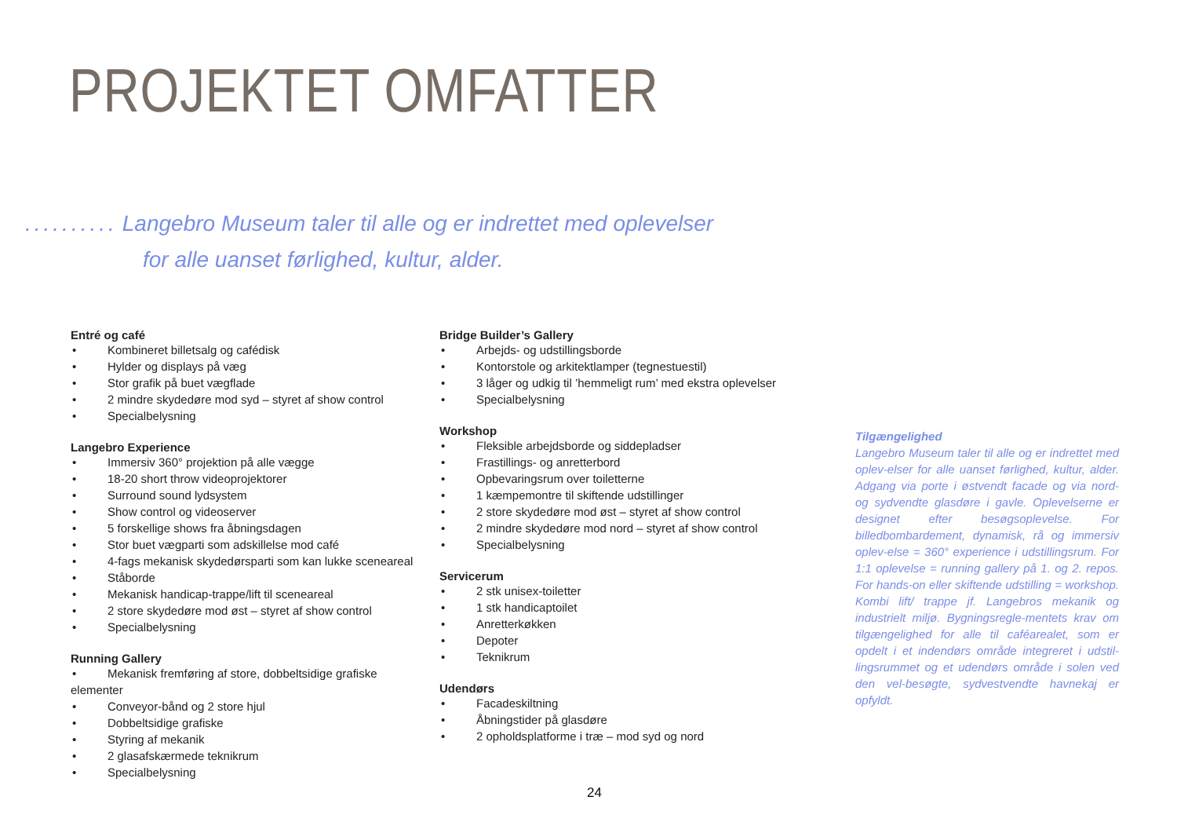PROJEKTET OMFATTER
.......... Langebro Museum taler til alle og er indrettet med oplevelser
for alle uanset førlighed, kultur, alder.
Entré og café
• Kombineret billetsalg og cafédisk
• Hylder og displays på væg
• Stor grafik på buet vægflade
• 2 mindre skydedøre mod syd – styret af show control
• Specialbelysning
Langebro Experience
• Immersiv 360° projektion på alle vægge
• 18-20 short throw videoprojektorer
• Surround sound lydsystem
• Show control og videoserver
• 5 forskellige shows fra åbningsdagen
• Stor buet vægparti som adskillelse mod café
• 4-fags mekanisk skydedørsparti som kan lukke sceneareal
• Ståborde
• Mekanisk handicap-trappe/lift til sceneareal
• 2 store skydedøre mod øst – styret af show control
• Specialbelysning
Running Gallery
• Mekanisk fremføring af store, dobbeltsidige grafiske elementer
• Conveyor-bånd og 2 store hjul
• Dobbeltsidige grafiske
• Styring af mekanik
• 2 glasafskærmede teknikrum
• Specialbelysning
Bridge Builder’s Gallery
• Arbejds- og udstillingsborde
• Kontorstole og arkitektlamper (tegnestuestil)
• 3 låger og udkig til ’hemmeligt rum’ med ekstra oplevelser
• Specialbelysning
Workshop
• Fleksible arbejdsborde og siddepladser
• Frastillings- og anretterbord
• Opbevaringsrum over toiletterne
• 1 kæmpemontre til skiftende udstillinger
• 2 store skydedøre mod øst – styret af show control
• 2 mindre skydedøre mod nord – styret af show control
• Specialbelysning
Servicerum
• 2 stk unisex-toiletter
• 1 stk handicaptoilet
• Anretterkøkken
• Depoter
• Teknikrum
Udendørs
• Facadeskiltning
• Åbningstider på glasdøre
• 2 opholdsplatforme i træ – mod syd og nord
Tilgængelighed
Langebro Museum taler til alle og er indrettet med oplev-elser for alle uanset førlighed, kultur, alder. Adgang via porte i østvendt facade og via nord- og sydvendte glasdøre i gavle. Oplevelserne er designet efter besøgsoplevelse. For billedbombardement, dynamisk, rå og immersiv oplev-else = 360° experience i udstillingsrum. For 1:1 oplevelse = running gallery på 1. og 2. repos. For hands-on eller skiftende udstilling = workshop. Kombi lift/ trappe jf. Langebros mekanik og industrielt miljø. Bygningsregle-mentets krav om tilgængelighed for alle til caféarealet, som er opdelt i et indendørs område integreret i udstil-lingsrummet og et udendørs område i solen ved den vel-besøgte, sydvestvendte havnekaj er opfyldt.
24